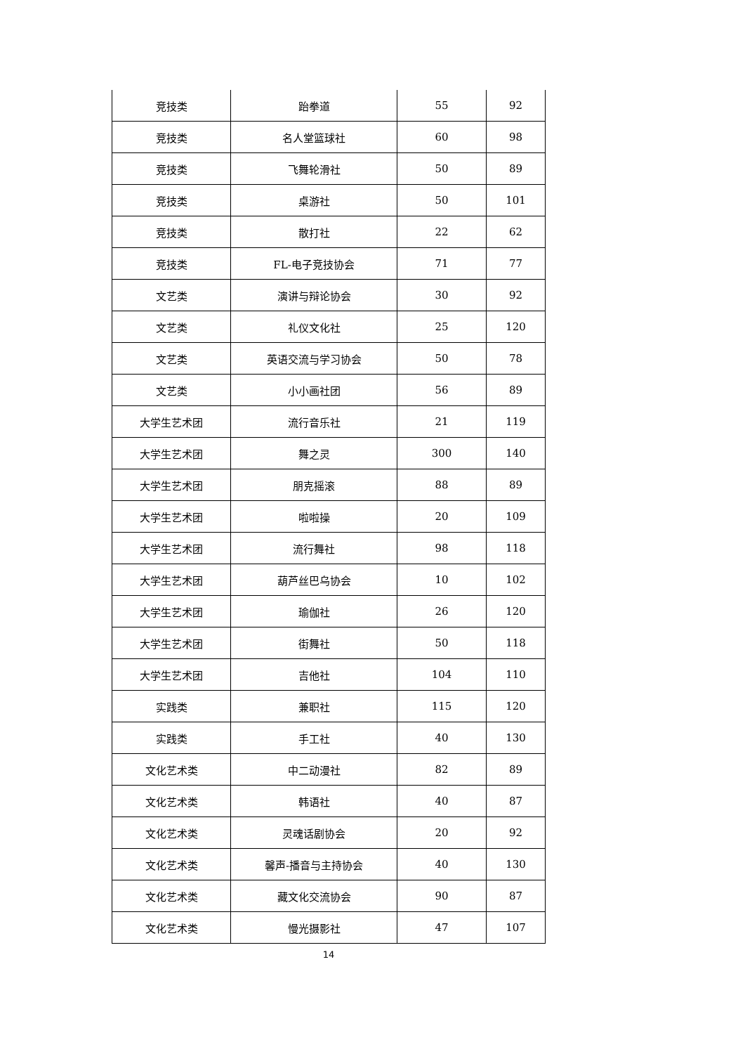| 竞技类 | 跆拳道 | 55 | 92 |
| 竞技类 | 名人堂篮球社 | 60 | 98 |
| 竞技类 | 飞舞轮滑社 | 50 | 89 |
| 竞技类 | 桌游社 | 50 | 101 |
| 竞技类 | 散打社 | 22 | 62 |
| 竞技类 | FL-电子竞技协会 | 71 | 77 |
| 文艺类 | 演讲与辩论协会 | 30 | 92 |
| 文艺类 | 礼仪文化社 | 25 | 120 |
| 文艺类 | 英语交流与学习协会 | 50 | 78 |
| 文艺类 | 小小画社团 | 56 | 89 |
| 大学生艺术团 | 流行音乐社 | 21 | 119 |
| 大学生艺术团 | 舞之灵 | 300 | 140 |
| 大学生艺术团 | 朋克摇滚 | 88 | 89 |
| 大学生艺术团 | 啦啦操 | 20 | 109 |
| 大学生艺术团 | 流行舞社 | 98 | 118 |
| 大学生艺术团 | 葫芦丝巴乌协会 | 10 | 102 |
| 大学生艺术团 | 瑜伽社 | 26 | 120 |
| 大学生艺术团 | 街舞社 | 50 | 118 |
| 大学生艺术团 | 吉他社 | 104 | 110 |
| 实践类 | 兼职社 | 115 | 120 |
| 实践类 | 手工社 | 40 | 130 |
| 文化艺术类 | 中二动漫社 | 82 | 89 |
| 文化艺术类 | 韩语社 | 40 | 87 |
| 文化艺术类 | 灵魂话剧协会 | 20 | 92 |
| 文化艺术类 | 馨声-播音与主持协会 | 40 | 130 |
| 文化艺术类 | 藏文化交流协会 | 90 | 87 |
| 文化艺术类 | 慢光摄影社 | 47 | 107 |
14